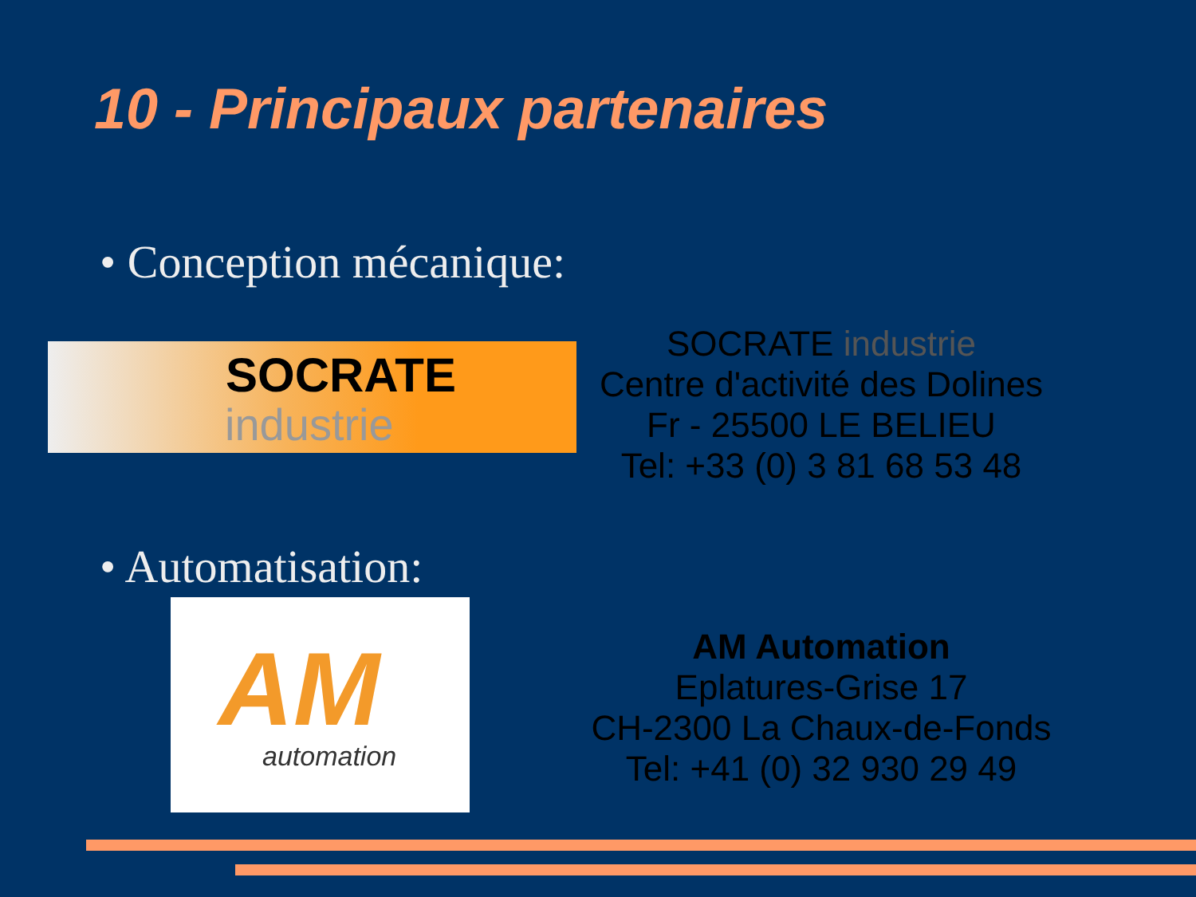10 - Principaux partenaires
• Conception mécanique:
SOCRATE
industrie
SOCRATE industrie
Centre d'activité des Dolines
Fr - 25500 LE BELIEU
Tel: +33 (0) 3 81 68 53 48
• Automatisation:
AM
automation
AM Automation
Eplatures-Grise 17
CH-2300 La Chaux-de-Fonds
Tel: +41 (0) 32 930 29 49